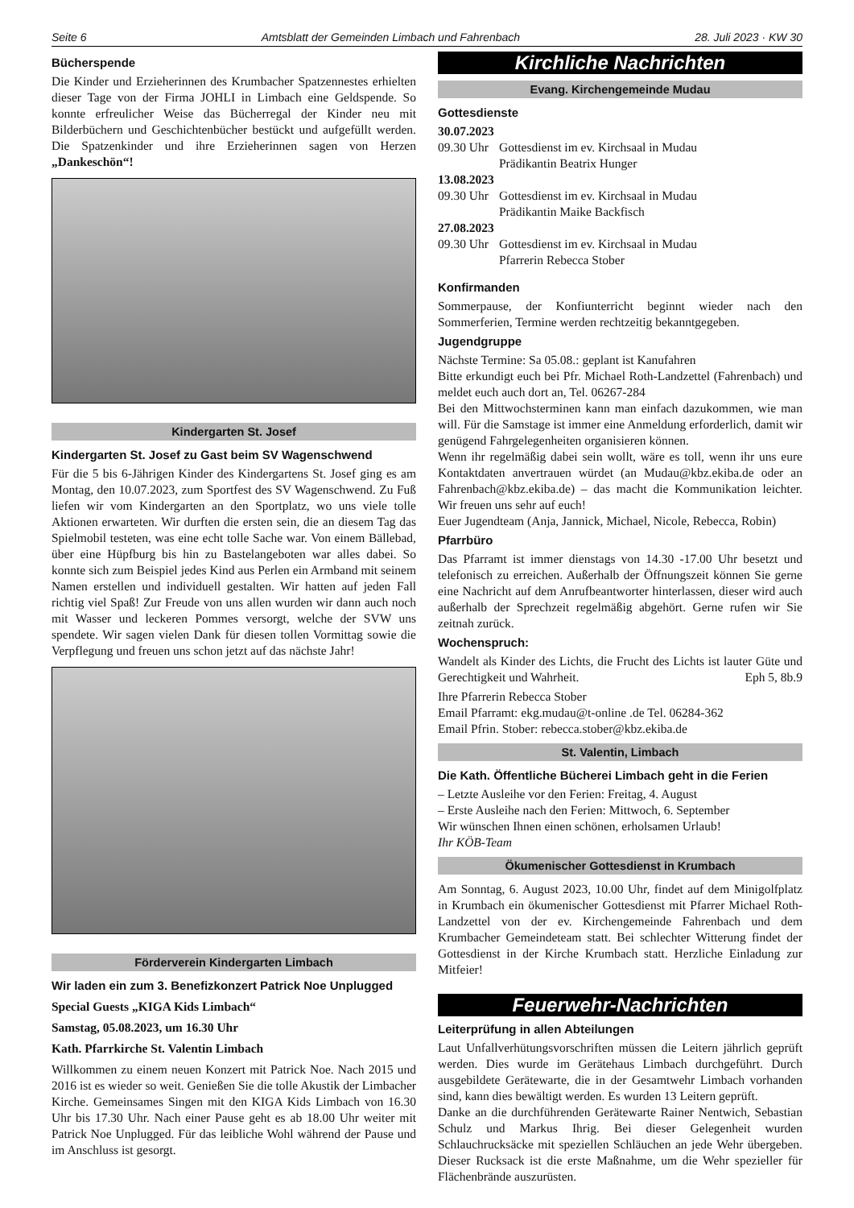Seite 6 Amtsblatt der Gemeinden Limbach und Fahrenbach 28. Juli 2023 · KW 30
Bücherspende
Die Kinder und Erzieherinnen des Krumbacher Spatzennestes erhielten dieser Tage von der Firma JOHLI in Limbach eine Geldspende. So konnte erfreulicher Weise das Bücherregal der Kinder neu mit Bilderbüchern und Geschichtenbücher bestückt und aufgefüllt werden. Die Spatzenkinder und ihre Erzieherinnen sagen von Herzen „Dankeschön“!
Kindergarten St. Josef
Kindergarten St. Josef zu Gast beim SV Wagenschwend
Für die 5 bis 6-Jährigen Kinder des Kindergartens St. Josef ging es am Montag, den 10.07.2023, zum Sportfest des SV Wagenschwend. Zu Fuß liefen wir vom Kindergarten an den Sportplatz, wo uns viele tolle Aktionen erwarteten. Wir durften die ersten sein, die an diesem Tag das Spielmobil testeten, was eine echt tolle Sache war. Von einem Bällebad, über eine Hüpfburg bis hin zu Bastelangeboten war alles dabei. So konnte sich zum Beispiel jedes Kind aus Perlen ein Armband mit seinem Namen erstellen und individuell gestalten. Wir hatten auf jeden Fall richtig viel Spaß! Zur Freude von uns allen wurden wir dann auch noch mit Wasser und leckeren Pommes versorgt, welche der SVW uns spendete. Wir sagen vielen Dank für diesen tollen Vormittag sowie die Verpflegung und freuen uns schon jetzt auf das nächste Jahr!
Förderverein Kindergarten Limbach
Wir laden ein zum 3. Benefizkonzert Patrick Noe Unplugged
Special Guests „KIGA Kids Limbach“
Samstag, 05.08.2023, um 16.30 Uhr
Kath. Pfarrkirche St. Valentin Limbach
Willkommen zu einem neuen Konzert mit Patrick Noe. Nach 2015 und 2016 ist es wieder so weit. Genießen Sie die tolle Akustik der Limbacher Kirche. Gemeinsames Singen mit den KIGA Kids Limbach von 16.30 Uhr bis 17.30 Uhr. Nach einer Pause geht es ab 18.00 Uhr weiter mit Patrick Noe Unplugged. Für das leibliche Wohl während der Pause und im Anschluss ist gesorgt.
Kirchliche Nachrichten
Evang. Kirchengemeinde Mudau
Gottesdienste
30.07.2023
09.30 Uhr Gottesdienst im ev. Kirchsaal in Mudau
Prädikantin Beatrix Hunger
13.08.2023
09.30 Uhr Gottesdienst im ev. Kirchsaal in Mudau
Prädikantin Maike Backfisch
27.08.2023
09.30 Uhr Gottesdienst im ev. Kirchsaal in Mudau
Pfarrerin Rebecca Stober
Konfirmanden
Sommerpause, der Konfiunterricht beginnt wieder nach den Sommerferien, Termine werden rechtzeitig bekanntgegeben.
Jugendgruppe
Nächste Termine: Sa 05.08.: geplant ist Kanufahren
Bitte erkundigt euch bei Pfr. Michael Roth-Landzettel (Fahrenbach) und meldet euch auch dort an, Tel. 06267-284
Bei den Mittwochsterminen kann man einfach dazukommen, wie man will. Für die Samstage ist immer eine Anmeldung erforderlich, damit wir genügend Fahrgelegenheiten organisieren können.
Wenn ihr regelmäßig dabei sein wollt, wäre es toll, wenn ihr uns eure Kontaktdaten anvertrauen würdet (an Mudau@kbz.ekiba.de oder an Fahrenbach@kbz.ekiba.de) – das macht die Kommunikation leichter. Wir freuen uns sehr auf euch!
Euer Jugendteam (Anja, Jannick, Michael, Nicole, Rebecca, Robin)
Pfarrbüro
Das Pfarramt ist immer dienstags von 14.30 -17.00 Uhr besetzt und telefonisch zu erreichen. Außerhalb der Öffnungszeit können Sie gerne eine Nachricht auf dem Anrufbeantworter hinterlassen, dieser wird auch außerhalb der Sprechzeit regelmäßig abgehört. Gerne rufen wir Sie zeitnah zurück.
Wochenspruch:
Wandelt als Kinder des Lichts, die Frucht des Lichts ist lauter Güte und Gerechtigkeit und Wahrheit. Eph 5, 8b.9
Ihre Pfarrerin Rebecca Stober
Email Pfarramt: ekg.mudau@t-online .de Tel. 06284-362
Email Pfrin. Stober: rebecca.stober@kbz.ekiba.de
St. Valentin, Limbach
Die Kath. Öffentliche Bücherei Limbach geht in die Ferien
– Letzte Ausleihe vor den Ferien: Freitag, 4. August
– Erste Ausleihe nach den Ferien: Mittwoch, 6. September
Wir wünschen Ihnen einen schönen, erholsamen Urlaub!
Ihr KÖB-Team
Ökumenischer Gottesdienst in Krumbach
Am Sonntag, 6. August 2023, 10.00 Uhr, findet auf dem Minigolfplatz in Krumbach ein ökumenischer Gottesdienst mit Pfarrer Michael Roth-Landzettel von der ev. Kirchengemeinde Fahrenbach und dem Krumbacher Gemeindeteam statt. Bei schlechter Witterung findet der Gottesdienst in der Kirche Krumbach statt. Herzliche Einladung zur Mitfeier!
Feuerwehr-Nachrichten
Leiterprüfung in allen Abteilungen
Laut Unfallverhütungsvorschriften müssen die Leitern jährlich geprüft werden. Dies wurde im Gerätehaus Limbach durchgeführt. Durch ausgebildete Gerätewarte, die in der Gesamtwehr Limbach vorhanden sind, kann dies bewältigt werden. Es wurden 13 Leitern geprüft.
Danke an die durchführenden Gerätewarte Rainer Nentwich, Sebastian Schulz und Markus Ihrig. Bei dieser Gelegenheit wurden Schlauchrucksäcke mit speziellen Schläuchen an jede Wehr übergeben. Dieser Rucksack ist die erste Maßnahme, um die Wehr spezieller für Flächenbrände auszurüsten.